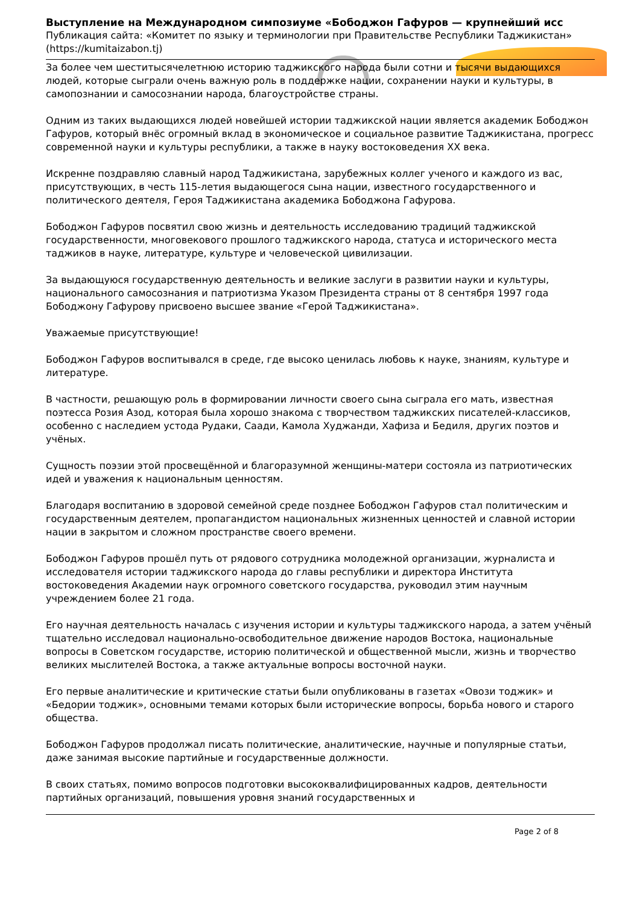Выступление на Международном симпозиуме «Бободжон Гафуров — крупнейший исс
Публикация сайта: «Комитет по языку и терминологии при Правительстве Республики Таджикистан» (https://kumitaizabon.tj)
За более чем шеститысячелетнюю историю таджикского народа были сотни и тысячи выдающихся людей, которые сыграли очень важную роль в поддержке нации, сохранении науки и культуры, в самопознании и самосознании народа, благоустройстве страны.
Одним из таких выдающихся людей новейшей истории таджикской нации является академик Бободжон Гафуров, который внёс огромный вклад в экономическое и социальное развитие Таджикистана, прогресс современной науки и культуры республики, а также в науку востоковедения XX века.
Искренне поздравляю славный народ Таджикистана, зарубежных коллег ученого и каждого из вас, присутствующих, в честь 115-летия выдающегося сына нации, известного государственного и политического деятеля, Героя Таджикистана академика Бободжона Гафурова.
Бободжон Гафуров посвятил свою жизнь и деятельность исследованию традиций таджикской государственности, многовекового прошлого таджикского народа, статуса и исторического места таджиков в науке, литературе, культуре и человеческой цивилизации.
За выдающуюся государственную деятельность и великие заслуги в развитии науки и культуры, национального самосознания и патриотизма Указом Президента страны от 8 сентября 1997 года Бободжону Гафурову присвоено высшее звание «Герой Таджикистана».
Уважаемые присутствующие!
Бободжон Гафуров воспитывался в среде, где высоко ценилась любовь к науке, знаниям, культуре и литературе.
В частности, решающую роль в формировании личности своего сына сыграла его мать, известная поэтесса Розия Азод, которая была хорошо знакома с творчеством таджикских писателей-классиков, особенно с наследием устода Рудаки, Саади, Камола Худжанди, Хафиза и Бедиля, других поэтов и учёных.
Сущность поэзии этой просвещённой и благоразумной женщины-матери состояла из патриотических идей и уважения к национальным ценностям.
Благодаря воспитанию в здоровой семейной среде позднее Бободжон Гафуров стал политическим и государственным деятелем, пропагандистом национальных жизненных ценностей и славной истории нации в закрытом и сложном пространстве своего времени.
Бободжон Гафуров прошёл путь от рядового сотрудника молодежной организации, журналиста и исследователя истории таджикского народа до главы республики и директора Института востоковедения Академии наук огромного советского государства, руководил этим научным учреждением более 21 года.
Его научная деятельность началась с изучения истории и культуры таджикского народа, а затем учёный тщательно исследовал национально-освободительное движение народов Востока, национальные вопросы в Советском государстве, историю политической и общественной мысли, жизнь и творчество великих мыслителей Востока, а также актуальные вопросы восточной науки.
Его первые аналитические и критические статьи были опубликованы в газетах «Овози тоджик» и «Бедории тоджик», основными темами которых были исторические вопросы, борьба нового и старого общества.
Бободжон Гафуров продолжал писать политические, аналитические, научные и популярные статьи, даже занимая высокие партийные и государственные должности.
В своих статьях, помимо вопросов подготовки высококвалифицированных кадров, деятельности партийных организаций, повышения уровня знаний государственных и
Page 2 of 8